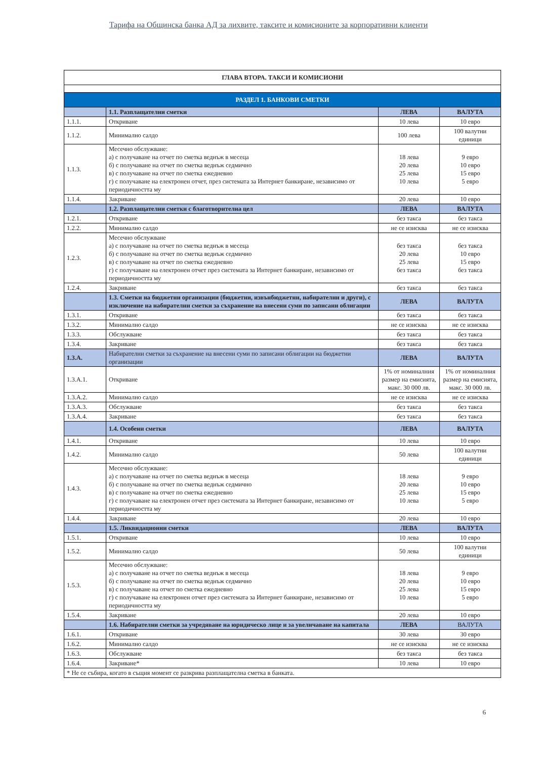Тарифа на Общинска банка АД за лихвите, таксите и комисионите за корпоративни клиенти
| ГЛАВА ВТОРА. ТАКСИ И КОМИСИОНИ | | | |
| --- | --- | --- | --- |
| РАЗДЕЛ 1. БАНКОВИ СМЕТКИ | | | |
| | 1.1. Разплащателни сметки | ЛЕВА | ВАЛУТА |
| 1.1.1. | Откриване | 10 лева | 10 евро |
| 1.1.2. | Минимално салдо | 100 лева | 100 валутни единици |
| 1.1.3. | Месечно обслужване: а) с получаване на отчет по сметка веднъж в месеца б) с получаване на отчет по сметка веднъж седмично в) с получаване на отчет по сметка ежедневно г) с получаване на електронен отчет, през системата за Интернет банкиране, независимо от периодичността му | 18 лева 20 лева 25 лева 10 лева | 9 евро 10 евро 15 евро 5 евро |
| 1.1.4. | Закриване | 20 лева | 10 евро |
| | 1.2. Разплащателни сметки с благотворителна цел | ЛЕВА | ВАЛУТА |
| 1.2.1. | Откриване | без такса | без такса |
| 1.2.2. | Минимално салдо | не се изисква | не се изисква |
| 1.2.3. | Месечно обслужване а) с получаване на отчет по сметка веднъж в месеца б) с получаване на отчет по сметка веднъж седмично в) с получаване на отчет по сметка ежедневно г) с получаване на електронен отчет през системата за Интернет банкиране, независимо от периодичността му | без такса 20 лева 25 лева без такса | без такса 10 евро 15 евро без такса |
| 1.2.4. | Закриване | без такса | без такса |
| | 1.3. Сметки на бюджетни организации (бюджетни, извънбюджетни, набирателни и други), с изключение на набирателни сметки за съхранение на внесени суми по записани облигации | ЛЕВА | ВАЛУТА |
| 1.3.1. | Откриване | без такса | без такса |
| 1.3.2. | Минимално салдо | не се изисква | не се изисква |
| 1.3.3. | Обслужване | без такса | без такса |
| 1.3.4. | Закриване | без такса | без такса |
| 1.3.А. | Набирателни сметки за съхранение на внесени суми по записани облигации на бюджетни организации | ЛЕВА | ВАЛУТА |
| 1.3.А.1. | Откриване | 1% от номиналния размер на емисията, макс. 30 000 лв. | 1% от номиналния размер на емисията, макс. 30 000 лв. |
| 1.3.А.2. | Минимално салдо | не се изисква | не се изисква |
| 1.3.А.3. | Обслужване | без такса | без такса |
| 1.3.А.4. | Закриване | без такса | без такса |
| | 1.4. Особени сметки | ЛЕВА | ВАЛУТА |
| 1.4.1. | Откриване | 10 лева | 10 евро |
| 1.4.2. | Минимално салдо | 50 лева | 100 валутни единици |
| 1.4.3. | Месечно обслужване: а) с получаване на отчет по сметка веднъж в месеца б) с получаване на отчет по сметка веднъж седмично в) с получаване на отчет по сметка ежедневно г) с получаване на електронен отчет през системата за Интернет банкиране, независимо от периодичността му | 18 лева 20 лева 25 лева 10 лева | 9 евро 10 евро 15 евро 5 евро |
| 1.4.4. | Закриване | 20 лева | 10 евро |
| | 1.5. Ликвидационни сметки | ЛЕВА | ВАЛУТА |
| 1.5.1. | Откриване | 10 лева | 10 евро |
| 1.5.2. | Минимално салдо | 50 лева | 100 валутни единици |
| 1.5.3. | Месечно обслужване: а) с получаване на отчет по сметка веднъж в месеца б) с получаване на отчет по сметка веднъж седмично в) с получаване на отчет по сметка ежедневно г) с получаване на електронен отчет през системата за Интернет банкиране, независимо от периодичността му | 18 лева 20 лева 25 лева 10 лева | 9 евро 10 евро 15 евро 5 евро |
| 1.5.4. | Закриване | 20 лева | 10 евро |
| | 1.6. Набирателни сметки за учредяване на юридическо лице и за увеличаване на капитала | ЛЕВА | ВАЛУТА |
| 1.6.1. | Откриване | 30 лева | 30 евро |
| 1.6.2. | Минимално салдо | не се изисква | не се изисква |
| 1.6.3. | Обслужване | без такса | без такса |
| 1.6.4. | Закриване* | 10 лева | 10 евро |
| * Не се събира, когато в същия момент се разкрива разплащателна сметка в банката. | | | |
6